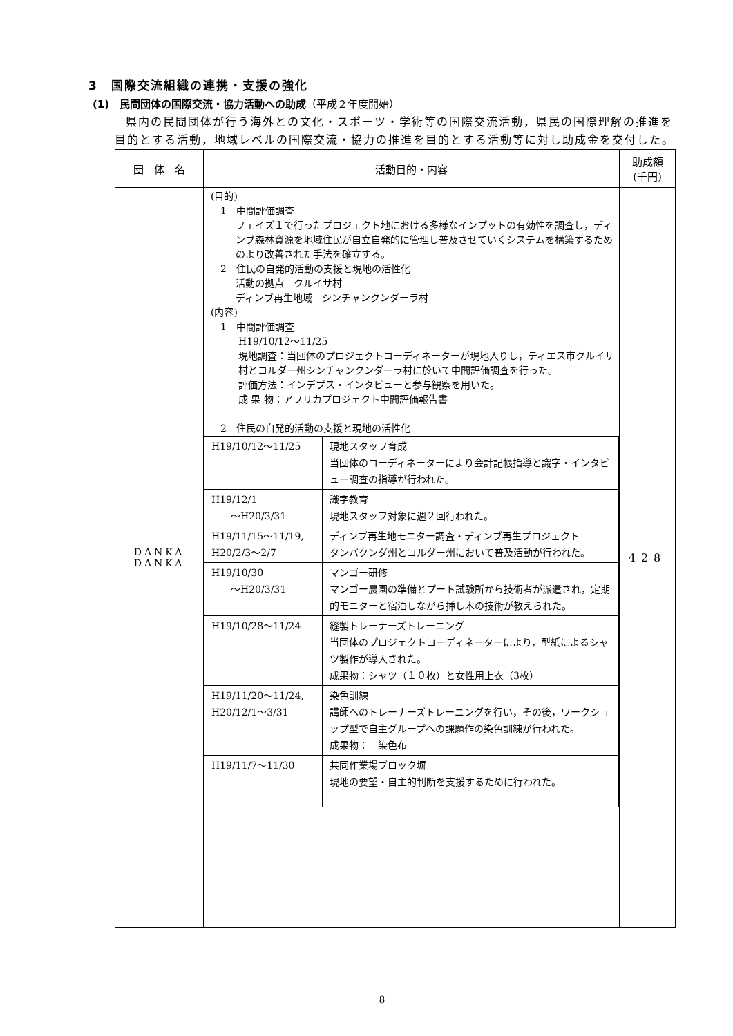3　国際交流組織の連携・支援の強化
(1)　民間団体の国際交流・協力活動への助成（平成２年度開始）
県内の民間団体が行う海外との文化・スポーツ・学術等の国際交流活動，県民の国際理解の推進を目的とする活動，地域レベルの国際交流・協力の推進を目的とする活動等に対し助成金を交付した。
| 団 体 名 | 活動目的・内容 | 助成額 (千円) |
| --- | --- | --- |
| DANKA DANKA | (目的) 1 中間評価調査 フェイズ１で行ったプロジェクト地における多様なインプットの有効性を調査し，ディンブ森林資源を地域住民が自立自発的に管理し普及させていくシステムを構築するためのより改善された手法を確立する。 2 住民の自発的活動の支援と現地の活性化 活動の拠点 クルイサ村 ディンブ再生地域 シンチャンクンダーラ村 (内容) 1 中間評価調査 H19/10/12〜11/25 現地調査：当団体のプロジェクトコーディネーターが現地入りし，ティエス市クルイサ村とコルダー州シンチャンクンダーラ村に於いて中間評価調査を行った。 評価方法：インデプス・インタビューと参与観察を用いた。 成 果 物：アフリカプロジェクト中間評価報告書 2 住民の自発的活動の支援と現地の活性化 / H19/10/12〜11/25 / 現地スタッフ育成 当団体のコーディネーターにより会計記帳指導と識字・インタビュー調査の指導が行われた。 / / H19/12/1 〜H20/3/31 / 識字教育 現地スタッフ対象に週２回行われた。 / / H19/11/15〜11/19, H20/2/3〜2/7 / ディンブ再生地モニター調査・ディンブ再生プロジェクト タンバクンダ州とコルダー州において普及活動が行われた。 / / H19/10/30 〜H20/3/31 / マンゴー研修 マンゴー農園の準備とプート試験所から技術者が派遣され，定期的モニターと宿泊しながら挿し木の技術が教えられた。 / / H19/10/28〜11/24 / 縫製トレーナーズトレーニング 当団体のプロジェクトコーディネーターにより，型紙によるシャツ製作が導入された。 成果物：シャツ（１０枚）と女性用上衣（3枚） / / H19/11/20〜11/24, H20/12/1〜3/31 / 染色訓練 講師へのトレーナーズトレーニングを行い，その後，ワークショップ型で自主グループへの課題作の染色訓練が行われた。 成果物： 染色布 / / H19/11/7〜11/30 / 共同作業場ブロック塀 現地の要望・自主的判断を支援するために行われた。 / | 428 |
8